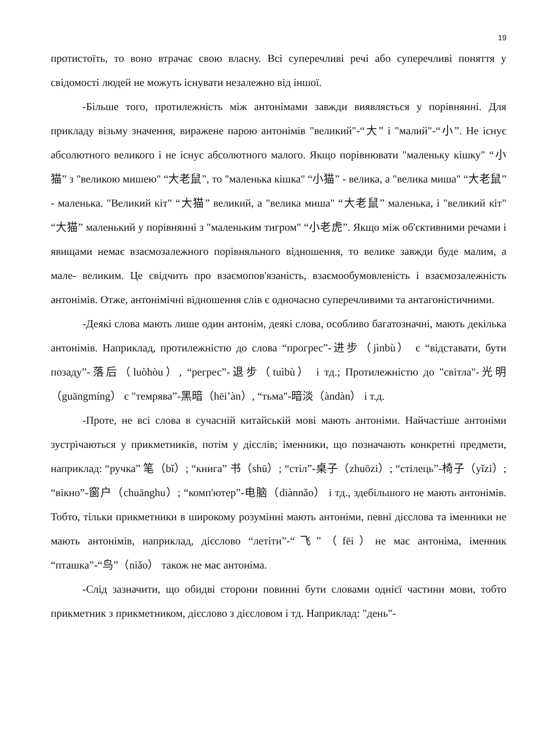19
протистоїть, то воно втрачає свою власну. Всі суперечливі речі або суперечливі поняття у свідомості людей не можуть існувати незалежно від іншої.
-Більше того, протилежність між антонімами завжди виявляється у порівнянні. Для прикладу візьму значення, виражене парою антонімів "великий"-“大” і "малий"-“小”. Не існує абсолютного великого і не існує абсолютного малого. Якщо порівнювати "маленьку кішку" “小猫” з "великою мишею" “大老鼠”, то "маленька кішка" “小猫” - велика, а "велика миша" “大老鼠” - маленька. "Великий кіт" “大猫” великий, а "велика миша" “大老鼠” маленька, і "великий кіт" “大猫” маленький у порівнянні з "маленьким тигром" “小老虎”. Якщо між об'єктивними речами і явищами немає взаємозалежного порівняльного відношення, то велике завжди буде малим, а мале- великим. Це свідчить про взаємопов'язаність, взаємообумовленість і взаємозалежність антонімів. Отже, антонімічні відношення слів є одночасно суперечливими та антагоністичними.
-Деякі слова мають лише один антонім, деякі слова, особливо багатозначні, мають декілька антонімів. Наприклад, протилежністю до слова “прогрес”-进步（jìnbù） є “відставати, бути позаду”-落后（luòhòu）, “регрес”-退步（tuìbù） і тд.; Протилежністю до "світла"-光明（guāngmíng） є "темрява”-黑暗（hēi’àn）, “тьма"-暗淡（àndàn） і т.д.
-Проте, не всі слова в сучасній китайській мові мають антоніми. Найчастіше антоніми зустрічаються у прикметників, потім у дієслів; іменники, що позначають конкретні предмети, наприклад: “ручка” 笔（bǐ）; “книга” 书（shū）; “стіл”-桌子（zhuōzi）; “стілець”-椅子（yǐzi）; “вікно”-窗户（chuānghu）; “комп'ютер”-电脑（diànnǎo） і тд., здебільшого не мають антонімів. Тобто, тільки прикметники в широкому розумінні мають антоніми, певні дієслова та іменники не мають антонімів, наприклад, дієслово “летіти”-“飞”（fēi）не має антоніма, іменник “пташка”-“鸟”（niǎo） також не має антоніма.
-Слід зазначити, що обидві сторони повинні бути словами однієї частини мови, тобто прикметник з прикметником, дієслово з дієсловом і тд. Наприклад: "день"-